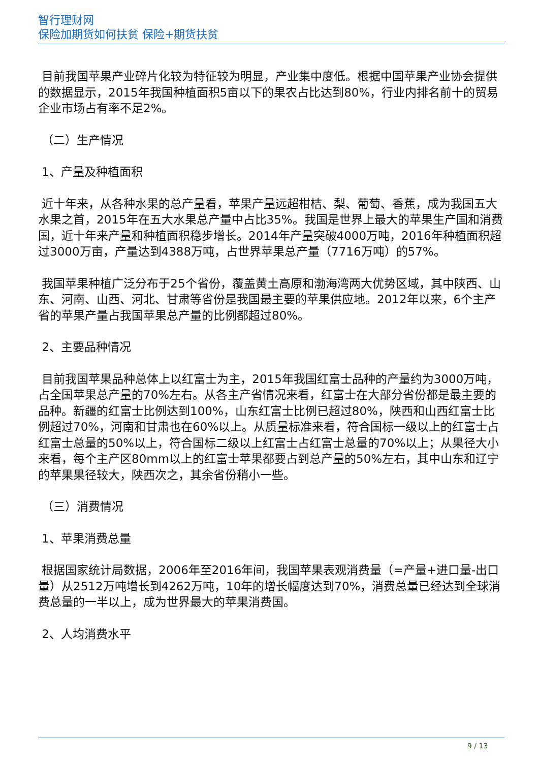智行理财网
保险加期货如何扶贫 保险+期货扶贫
目前我国苹果产业碎片化较为特征较为明显，产业集中度低。根据中国苹果产业协会提供的数据显示，2015年我国种植面积5亩以下的果农占比达到80%，行业内排名前十的贸易企业市场占有率不足2%。
（二）生产情况
1、产量及种植面积
近十年来，从各种水果的总产量看，苹果产量远超柑桔、梨、葡萄、香蕉，成为我国五大水果之首，2015年在五大水果总产量中占比35%。我国是世界上最大的苹果生产国和消费国，近十年来产量和种植面积稳步增长。2014年产量突破4000万吨，2016年种植面积超过3000万亩，产量达到4388万吨，占世界苹果总产量（7716万吨）的57%。
我国苹果种植广泛分布于25个省份，覆盖黄土高原和渤海湾两大优势区域，其中陕西、山东、河南、山西、河北、甘肃等省份是我国最主要的苹果供应地。2012年以来，6个主产省的苹果产量占我国苹果总产量的比例都超过80%。
2、主要品种情况
目前我国苹果品种总体上以红富士为主，2015年我国红富士品种的产量约为3000万吨，占全国苹果总产量的70%左右。从各主产省情况来看，红富士在大部分省份都是最主要的品种。新疆的红富士比例达到100%，山东红富士比例已超过80%，陕西和山西红富士比例超过70%，河南和甘肃也在60%以上。从质量标准来看，符合国标一级以上的红富士占红富士总量的50%以上，符合国标二级以上红富士占红富士总量的70%以上；从果径大小来看，每个主产区80mm以上的红富士苹果都要占到总产量的50%左右，其中山东和辽宁的苹果果径较大，陕西次之，其余省份稍小一些。
（三）消费情况
1、苹果消费总量
根据国家统计局数据，2006年至2016年间，我国苹果表观消费量（=产量+进口量-出口量）从2512万吨增长到4262万吨，10年的增长幅度达到70%，消费总量已经达到全球消费总量的一半以上，成为世界最大的苹果消费国。
2、人均消费水平
9 / 13